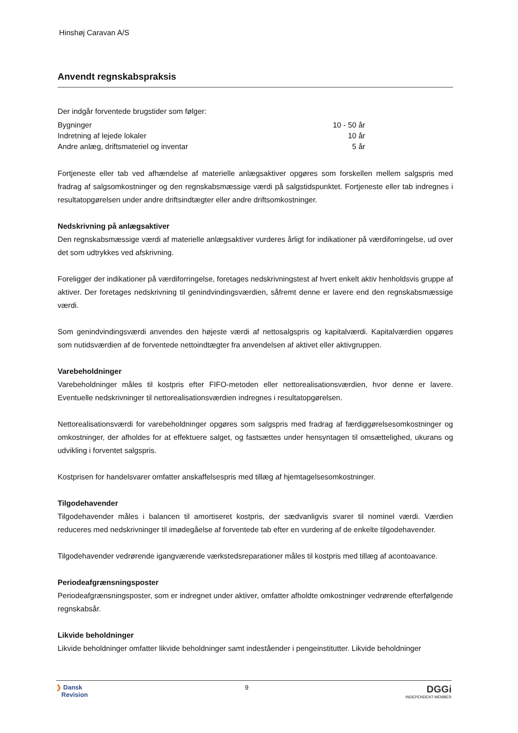Hinshøj Caravan A/S
Anvendt regnskabspraksis
Der indgår forventede brugstider som følger:
| Bygninger | 10 - 50 år |
| Indretning af lejede lokaler | 10 år |
| Andre anlæg, driftsmateriel og inventar | 5 år |
Fortjeneste eller tab ved afhændelse af materielle anlægsaktiver opgøres som forskellen mellem salgspris med fradrag af salgsomkostninger og den regnskabsmæssige værdi på salgstidspunktet. Fortjeneste eller tab indreg­nes i resultatopgørelsen under andre driftsindtægter eller andre driftsomkostninger.
Nedskrivning på anlægsaktiver
Den regnskabsmæssige værdi af materielle anlægsaktiver vurderes årligt for indikationer på værdiforringelse, ud over det som udtrykkes ved afskrivning.
Foreligger der indikationer på værdiforringelse, foretages nedskrivningstest af hvert enkelt aktiv henholdsvis gruppe af aktiver. Der foretages nedskrivning til genindvindingsværdien, såfremt denne er lavere end den regn­skabsmæssige værdi.
Som genindvindingsværdi anvendes den højeste værdi af nettosalgspris og kapitalværdi. Kapitalværdien opgøres som nutidsværdien af de forventede nettoindtægter fra anvendelsen af aktivet eller aktivgruppen.
Varebeholdninger
Varebeholdninger måles til kostpris efter FIFO-metoden eller nettorealisationsværdien, hvor denne er lavere. Eventuelle nedskrivninger til nettorealisationsværdien indregnes i resultatopgørelsen.
Nettorealisationsværdi for varebeholdninger opgøres som salgspris med fradrag af færdiggørelsesomkostninger og omkostninger, der afholdes for at effektuere salget, og fastsættes under hensyntagen til omsættelighed, uku­rans og udvikling i forventet salgspris.
Kostprisen for handelsvarer omfatter anskaffelsespris med tillæg af hjemtagelsesomkostninger.
Tilgodehavender
Tilgodehavender måles i balancen til amortiseret kostpris, der sædvanligvis svarer til nominel værdi. Værdien reduceres med nedskrivninger til imødegåelse af forventede tab efter en vurdering af de enkelte tilgodehaven­der.
Tilgodehavender vedrørende igangværende værkstedsreparationer måles til kostpris med tillæg af aconto­avance.
Periodeafgrænsningsposter
Periodeafgrænsningsposter, som er indregnet under aktiver, omfatter afholdte omkostninger vedrørende efter­følgende regnskabsår.
Likvide beholdninger
Likvide beholdninger omfatter likvide beholdninger samt indeståender i pengeinstitutter. Likvide beholdninger
❯ Dansk
Revision
9
DGGi
INDEPENDENT MEMBER